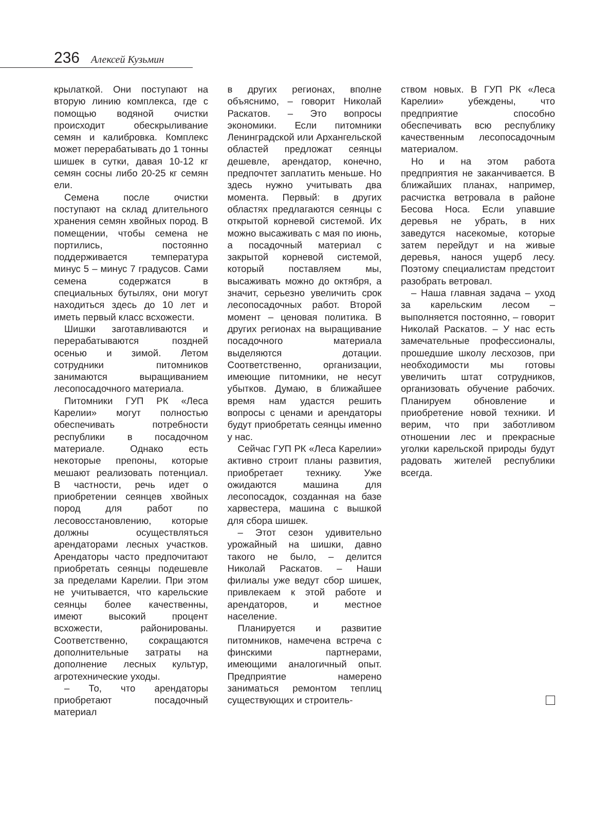236 Алексей Кузьмин
крылаткой. Они поступают на вторую линию комплекса, где с помощью водяной очистки происходит обескрыливание семян и калибровка. Комплекс может перерабатывать до 1 тонны шишек в сутки, давая 10-12 кг семян сосны либо 20-25 кг семян ели.
Семена после очистки поступают на склад длительного хранения семян хвойных пород. В помещении, чтобы семена не портились, постоянно поддерживается температура минус 5 – минус 7 градусов. Сами семена содержатся в специальных бутылях, они могут находиться здесь до 10 лет и иметь первый класс всхожести.
Шишки заготавливаются и перерабатываются поздней осенью и зимой. Летом сотрудники питомников занимаются выращиванием лесопосадочного материала.
Питомники ГУП РК «Леса Карелии» могут полностью обеспечивать потребности республики в посадочном материале. Однако есть некоторые препоны, которые мешают реализовать потенциал. В частности, речь идет о приобретении сеянцев хвойных пород для работ по лесовосстановлению, которые должны осуществляться арендаторами лесных участков. Арендаторы часто предпочитают приобретать сеянцы подешевле за пределами Карелии. При этом не учитывается, что карельские сеянцы более качественны, имеют высокий процент всхожести, районированы. Соответственно, сокращаются дополнительные затраты на дополнение лесных культур, агротехнические уходы.
– То, что арендаторы приобретают посадочный материал
в других регионах, вполне объяснимо, – говорит Николай Раскатов. – Это вопросы экономики. Если питомники Ленинградской или Архангельской областей предложат сеянцы дешевле, арендатор, конечно, предпочтет заплатить меньше. Но здесь нужно учитывать два момента. Первый: в других областях предлагаются сеянцы с открытой корневой системой. Их можно высаживать с мая по июнь, а посадочный материал с закрытой корневой системой, который поставляем мы, высаживать можно до октября, а значит, серьезно увеличить срок лесопосадочных работ. Второй момент – ценовая политика. В других регионах на выращивание посадочного материала выделяются дотации. Соответственно, организации, имеющие питомники, не несут убытков. Думаю, в ближайшее время нам удастся решить вопросы с ценами и арендаторы будут приобретать сеянцы именно у нас.
Сейчас ГУП РК «Леса Карелии» активно строит планы развития, приобретает технику. Уже ожидаются машина для лесопосадок, созданная на базе харвестера, машина с вышкой для сбора шишек.
– Этот сезон удивительно урожайный на шишки, давно такого не было, – делится Николай Раскатов. – Наши филиалы уже ведут сбор шишек, привлекаем к этой работе и арендаторов, и местное население.
Планируется и развитие питомников, намечена встреча с финскими партнерами, имеющими аналогичный опыт. Предприятие намерено заниматься ремонтом теплиц существующих и строитель-
ством новых. В ГУП РК «Леса Карелии» убеждены, что предприятие способно обеспечивать всю республику качественным лесопосадочным материалом.
Но и на этом работа предприятия не заканчивается. В ближайших планах, например, расчистка ветровала в районе Бесова Носа. Если упавшие деревья не убрать, в них заведутся насекомые, которые затем перейдут и на живые деревья, нанося ущерб лесу. Поэтому специалистам предстоит разобрать ветровал.
– Наша главная задача – уход за карельским лесом – выполняется постоянно, – говорит Николай Раскатов. – У нас есть замечательные профессионалы, прошедшие школу лесхозов, при необходимости мы готовы увеличить штат сотрудников, организовать обучение рабочих. Планируем обновление и приобретение новой техники. И верим, что при заботливом отношении лес и прекрасные уголки карельской природы будут радовать жителей республики всегда.